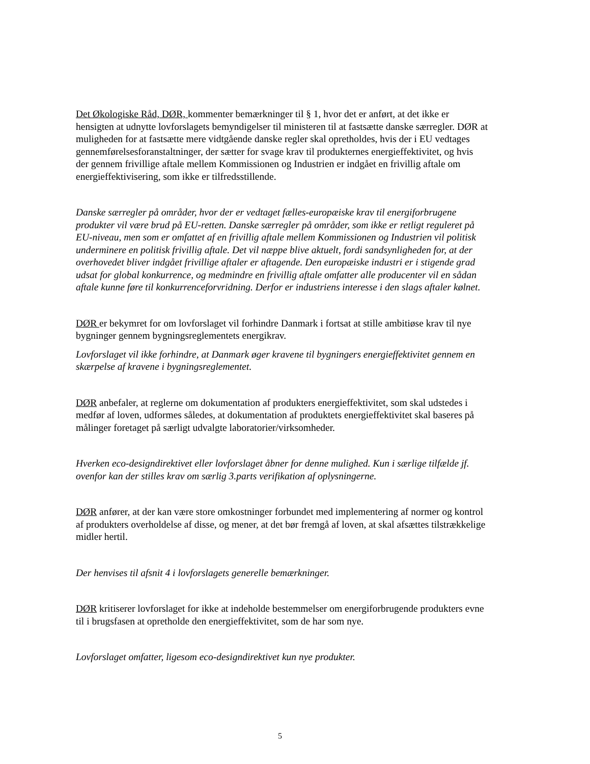Det Økologiske Råd, DØR, kommenter bemærkninger til § 1, hvor det er anført, at det ikke er hensigten at udnytte lovforslagets bemyndigelser til ministeren til at fastsætte danske særregler. DØR at muligheden for at fastsætte mere vidtgående danske regler skal opretholdes, hvis der i EU vedtages gennemførelsesforanstaltninger, der sætter for svage krav til produkternes energieffektivitet, og hvis der gennem frivillige aftale mellem Kommissionen og Industrien er indgået en frivillig aftale om energieffektivisering, som ikke er tilfredsstillende.
Danske særregler på områder, hvor der er vedtaget fælles-europæiske krav til energiforbrugene produkter vil være brud på EU-retten. Danske særregler på områder, som ikke er retligt reguleret på EU-niveau, men som er omfattet af en frivillig aftale mellem Kommissionen og Industrien vil politisk underminere en politisk frivillig aftale. Det vil næppe blive aktuelt, fordi sandsynligheden for, at der overhovedet bliver indgået frivillige aftaler er aftagende. Den europæiske industri er i stigende grad udsat for global konkurrence, og medmindre en frivillig aftale omfatter alle producenter vil en sådan aftale kunne føre til konkurrenceforvridning. Derfor er industriens interesse i den slags aftaler kølnet.
DØR er bekymret for om lovforslaget vil forhindre Danmark i fortsat at stille ambitiøse krav til nye bygninger gennem bygningsreglementets energikrav.
Lovforslaget vil ikke forhindre, at Danmark øger kravene til bygningers energieffektivitet gennem en skærpelse af kravene i bygningsreglementet.
DØR anbefaler, at reglerne om dokumentation af produkters energieffektivitet, som skal udstedes i medfør af loven, udformes således, at dokumentation af produktets energieffektivitet skal baseres på målinger foretaget på særligt udvalgte laboratorier/virksomheder.
Hverken eco-designdirektivet eller lovforslaget åbner for denne mulighed. Kun i særlige tilfælde jf. ovenfor kan der stilles krav om særlig 3.parts verifikation af oplysningerne.
DØR anfører, at der kan være store omkostninger forbundet med implementering af normer og kontrol af produkters overholdelse af disse, og mener, at det bør fremgå af loven, at skal afsættes tilstrækkelige midler hertil.
Der henvises til afsnit 4 i lovforslagets generelle bemærkninger.
DØR kritiserer lovforslaget for ikke at indeholde bestemmelser om energiforbrugende produkters evne til i brugsfasen at opretholde den energieffektivitet, som de har som nye.
Lovforslaget omfatter, ligesom eco-designdirektivet kun nye produkter.
5